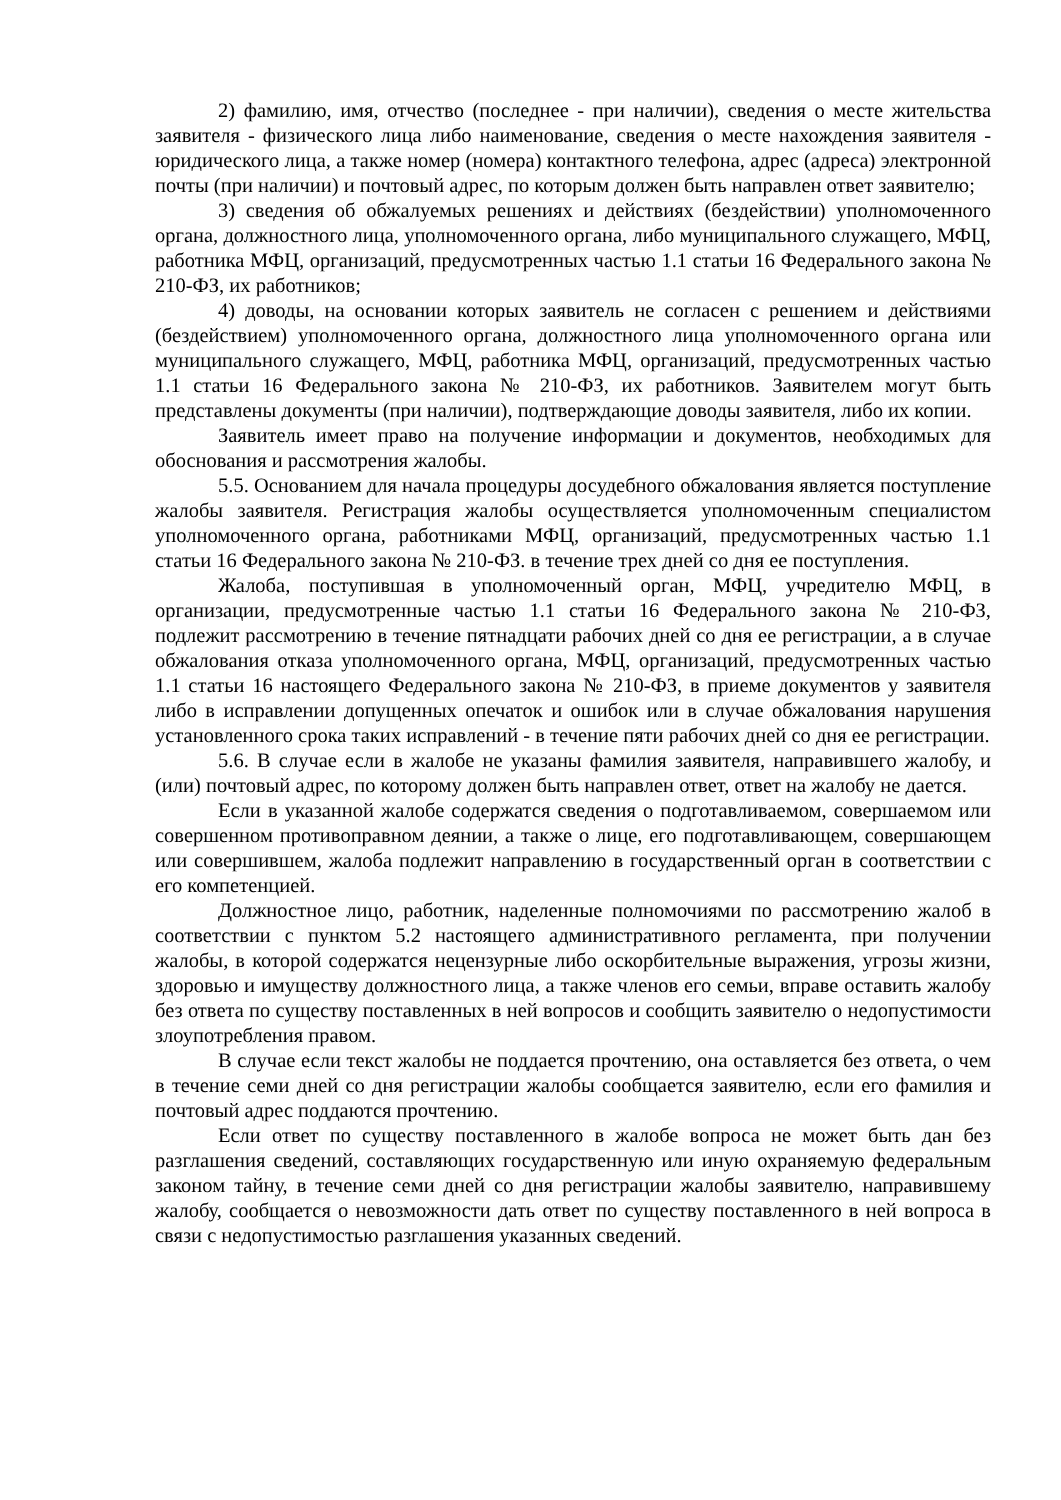2) фамилию, имя, отчество (последнее - при наличии), сведения о месте жительства заявителя - физического лица либо наименование, сведения о месте нахождения заявителя - юридического лица, а также номер (номера) контактного телефона, адрес (адреса) электронной почты (при наличии) и почтовый адрес, по которым должен быть направлен ответ заявителю;
3) сведения об обжалуемых решениях и действиях (бездействии) уполномоченного органа, должностного лица, уполномоченного органа, либо муниципального служащего, МФЦ, работника МФЦ, организаций, предусмотренных частью 1.1 статьи 16 Федерального закона № 210-ФЗ, их работников;
4) доводы, на основании которых заявитель не согласен с решением и действиями (бездействием) уполномоченного органа, должностного лица уполномоченного органа или муниципального служащего, МФЦ, работника МФЦ, организаций, предусмотренных частью 1.1 статьи 16 Федерального закона № 210-ФЗ, их работников. Заявителем могут быть представлены документы (при наличии), подтверждающие доводы заявителя, либо их копии.
Заявитель имеет право на получение информации и документов, необходимых для обоснования и рассмотрения жалобы.
5.5. Основанием для начала процедуры досудебного обжалования является поступление жалобы заявителя. Регистрация жалобы осуществляется уполномоченным специалистом уполномоченного органа, работниками МФЦ, организаций, предусмотренных частью 1.1 статьи 16 Федерального закона № 210-ФЗ. в течение трех дней со дня ее поступления.
Жалоба, поступившая в уполномоченный орган, МФЦ, учредителю МФЦ, в организации, предусмотренные частью 1.1 статьи 16 Федерального закона № 210-ФЗ, подлежит рассмотрению в течение пятнадцати рабочих дней со дня ее регистрации, а в случае обжалования отказа уполномоченного органа, МФЦ, организаций, предусмотренных частью 1.1 статьи 16 настоящего Федерального закона № 210-ФЗ, в приеме документов у заявителя либо в исправлении допущенных опечаток и ошибок или в случае обжалования нарушения установленного срока таких исправлений - в течение пяти рабочих дней со дня ее регистрации.
5.6. В случае если в жалобе не указаны фамилия заявителя, направившего жалобу, и (или) почтовый адрес, по которому должен быть направлен ответ, ответ на жалобу не дается.
Если в указанной жалобе содержатся сведения о подготавливаемом, совершаемом или совершенном противоправном деянии, а также о лице, его подготавливающем, совершающем или совершившем, жалоба подлежит направлению в государственный орган в соответствии с его компетенцией.
Должностное лицо, работник, наделенные полномочиями по рассмотрению жалоб в соответствии с пунктом 5.2 настоящего административного регламента, при получении жалобы, в которой содержатся нецензурные либо оскорбительные выражения, угрозы жизни, здоровью и имуществу должностного лица, а также членов его семьи, вправе оставить жалобу без ответа по существу поставленных в ней вопросов и сообщить заявителю о недопустимости злоупотребления правом.
В случае если текст жалобы не поддается прочтению, она оставляется без ответа, о чем в течение семи дней со дня регистрации жалобы сообщается заявителю, если его фамилия и почтовый адрес поддаются прочтению.
Если ответ по существу поставленного в жалобе вопроса не может быть дан без разглашения сведений, составляющих государственную или иную охраняемую федеральным законом тайну, в течение семи дней со дня регистрации жалобы заявителю, направившему жалобу, сообщается о невозможности дать ответ по существу поставленного в ней вопроса в связи с недопустимостью разглашения указанных сведений.